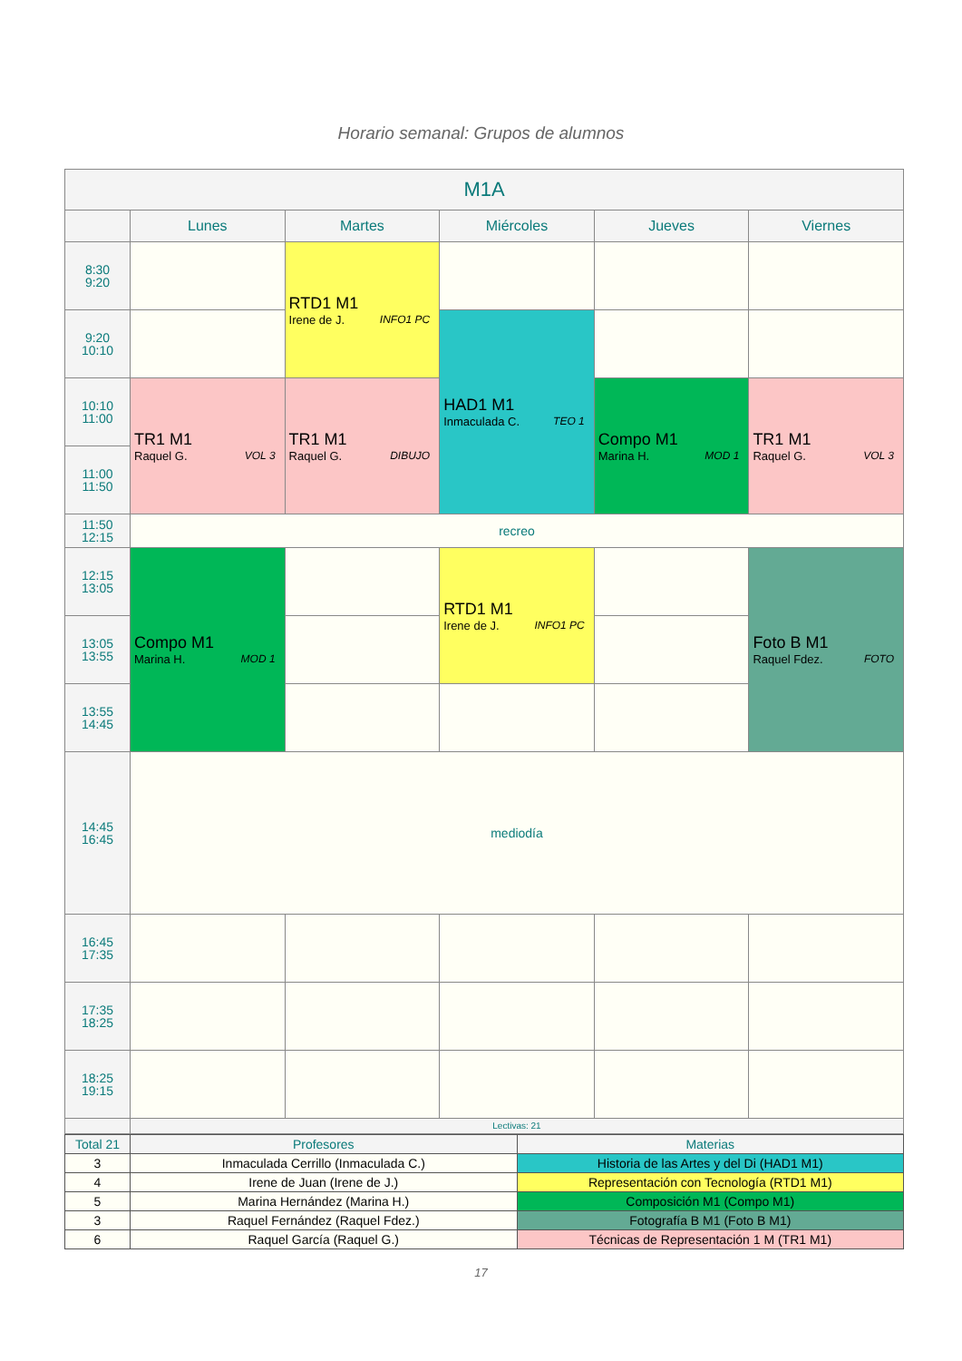Horario semanal: Grupos de alumnos
| M1A | | | | | |
| --- | --- | --- | --- | --- | --- |
| | Lunes | Martes | Miércoles | Jueves | Viernes |
| 8:30 9:20 | | RTD1 M1 Irene de J. INFO1 PC | | | |
| 9:20 10:10 | | | HAD1 M1 Inmaculada C. TEO 1 | | |
| 10:10 11:00 | TR1 M1 Raquel G. VOL 3 | TR1 M1 Raquel G. DIBUJO | | Compo M1 Marina H. MOD 1 | TR1 M1 Raquel G. VOL 3 |
| 11:00 11:50 | | | | | |
| 11:50 12:15 | recreo | | | | |
| 12:15 13:05 | Compo M1 Marina H. MOD 1 | | RTD1 M1 Irene de J. INFO1 PC | | Foto B M1 Raquel Fdez. FOTO |
| 13:05 13:55 | | | | | |
| 13:55 14:45 | | | | | |
| 14:45 16:45 | mediodía | | | | |
| 16:45 17:35 | | | | | |
| 17:35 18:25 | | | | | |
| 18:25 19:15 | | | | | |
| | Lectivas: 21 | | | | |
| Total 21 | Profesores | Materias |
| 3 | Inmaculada Cerrillo (Inmaculada C.) | Historia de las Artes y del Di (HAD1 M1) |
| 4 | Irene de Juan (Irene de J.) | Representación con Tecnología (RTD1 M1) |
| 5 | Marina Hernández (Marina H.) | Composición M1 (Compo M1) |
| 3 | Raquel Fernández (Raquel Fdez.) | Fotografía B M1 (Foto B M1) |
| 6 | Raquel García (Raquel G.) | Técnicas de Representación 1 M (TR1 M1) |
17